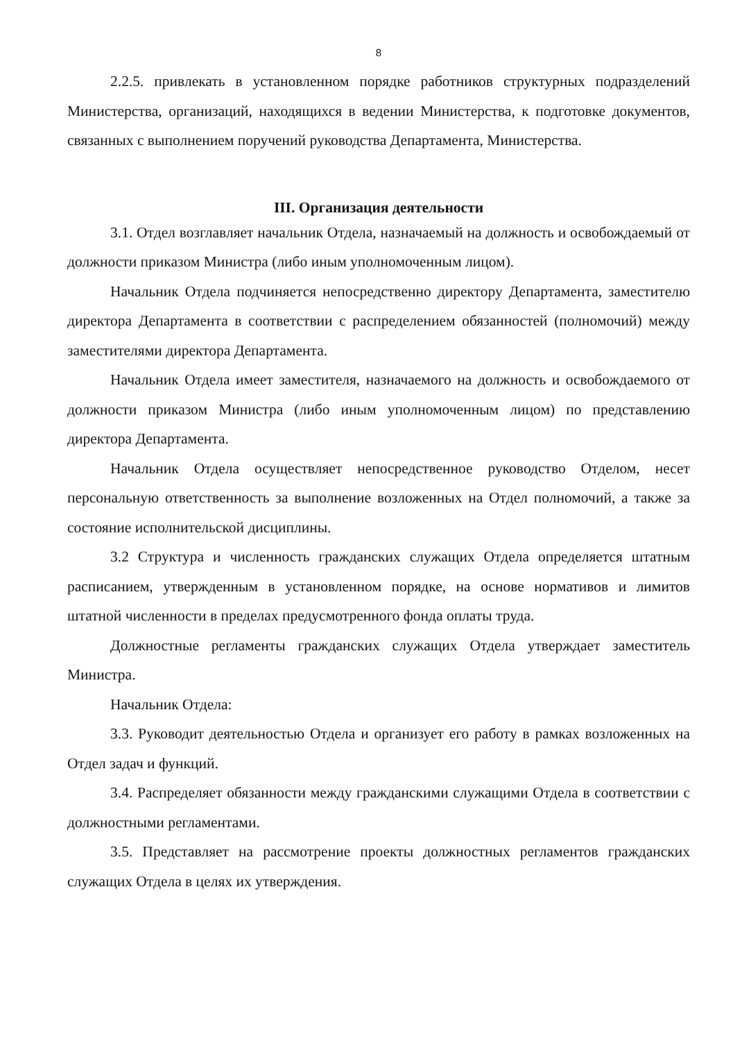8
2.2.5. привлекать в установленном порядке работников структурных подразделений Министерства, организаций, находящихся в ведении Министерства, к подготовке документов, связанных с выполнением поручений руководства Департамента, Министерства.
III. Организация деятельности
3.1. Отдел возглавляет начальник Отдела, назначаемый на должность и освобождаемый от должности приказом Министра (либо иным уполномоченным лицом).
Начальник Отдела подчиняется непосредственно директору Департамента, заместителю директора Департамента в соответствии с распределением обязанностей (полномочий) между заместителями директора Департамента.
Начальник Отдела имеет заместителя, назначаемого на должность и освобождаемого от должности приказом Министра (либо иным уполномоченным лицом) по представлению директора Департамента.
Начальник Отдела осуществляет непосредственное руководство Отделом, несет персональную ответственность за выполнение возложенных на Отдел полномочий, а также за состояние исполнительской дисциплины.
3.2 Структура и численность гражданских служащих Отдела определяется штатным расписанием, утвержденным в установленном порядке, на основе нормативов и лимитов штатной численности в пределах предусмотренного фонда оплаты труда.
Должностные регламенты гражданских служащих Отдела утверждает заместитель Министра.
Начальник Отдела:
3.3. Руководит деятельностью Отдела и организует его работу в рамках возложенных на Отдел задач и функций.
3.4. Распределяет обязанности между гражданскими служащими Отдела в соответствии с должностными регламентами.
3.5. Представляет на рассмотрение проекты должностных регламентов гражданских служащих Отдела в целях их утверждения.